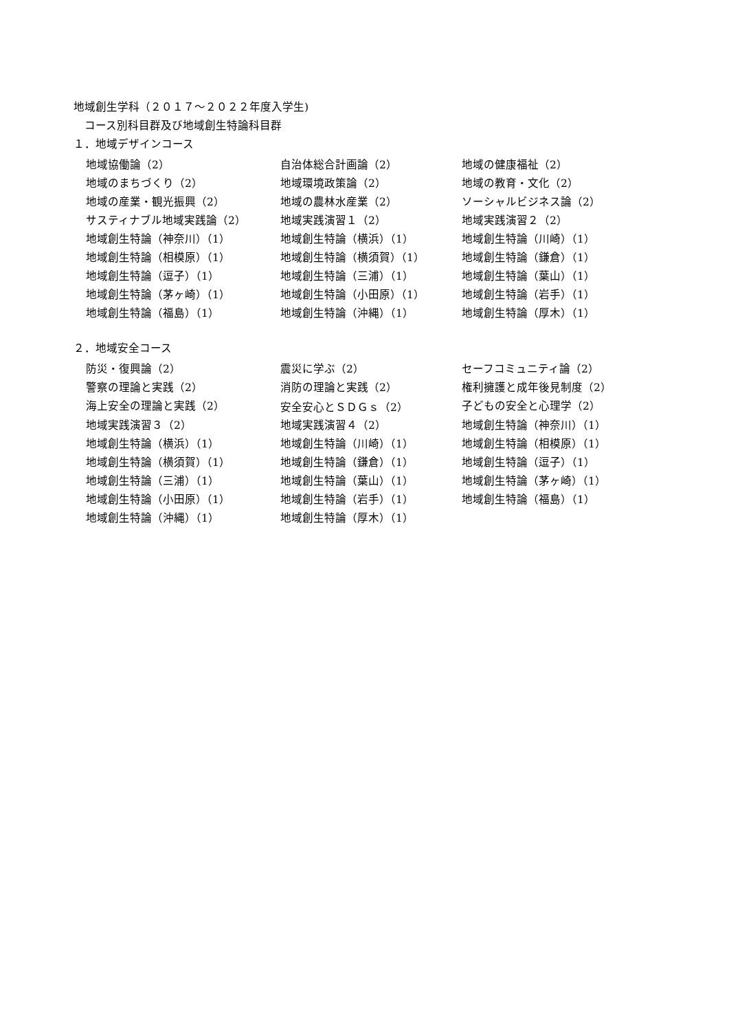地域創生学科（２０１７～２０２２年度入学生)
　コース別科目群及び地域創生特論科目群
１．地域デザインコース
| 地域協働論（2） | 自治体総合計画論（2） | 地域の健康福祉（2） |
| 地域のまちづくり（2） | 地域環境政策論（2） | 地域の教育・文化（2） |
| 地域の産業・観光振興（2） | 地域の農林水産業（2） | ソーシャルビジネス論（2） |
| サスティナブル地域実践論（2） | 地域実践演習１（2） | 地域実践演習２（2） |
| 地域創生特論（神奈川）（1） | 地域創生特論（横浜）（1） | 地域創生特論（川崎）（1） |
| 地域創生特論（相模原）（1） | 地域創生特論（横須賀）（1） | 地域創生特論（鎌倉）（1） |
| 地域創生特論（逗子）（1） | 地域創生特論（三浦）（1） | 地域創生特論（葉山）（1） |
| 地域創生特論（茅ヶ崎）（1） | 地域創生特論（小田原）（1） | 地域創生特論（岩手）（1） |
| 地域創生特論（福島）（1） | 地域創生特論（沖縄）（1） | 地域創生特論（厚木）（1） |
２．地域安全コース
| 防災・復興論（2） | 震災に学ぶ（2） | セーフコミュニティ論（2） |
| 警察の理論と実践（2） | 消防の理論と実践（2） | 権利擁護と成年後見制度（2） |
| 海上安全の理論と実践（2） | 安全安心とＳＤＧｓ（2） | 子どもの安全と心理学（2） |
| 地域実践演習３（2） | 地域実践演習４（2） | 地域創生特論（神奈川）（1） |
| 地域創生特論（横浜）（1） | 地域創生特論（川崎）（1） | 地域創生特論（相模原）（1） |
| 地域創生特論（横須賀）（1） | 地域創生特論（鎌倉）（1） | 地域創生特論（逗子）（1） |
| 地域創生特論（三浦）（1） | 地域創生特論（葉山）（1） | 地域創生特論（茅ヶ崎）（1） |
| 地域創生特論（小田原）（1） | 地域創生特論（岩手）（1） | 地域創生特論（福島）（1） |
| 地域創生特論（沖縄）（1） | 地域創生特論（厚木）（1） | |